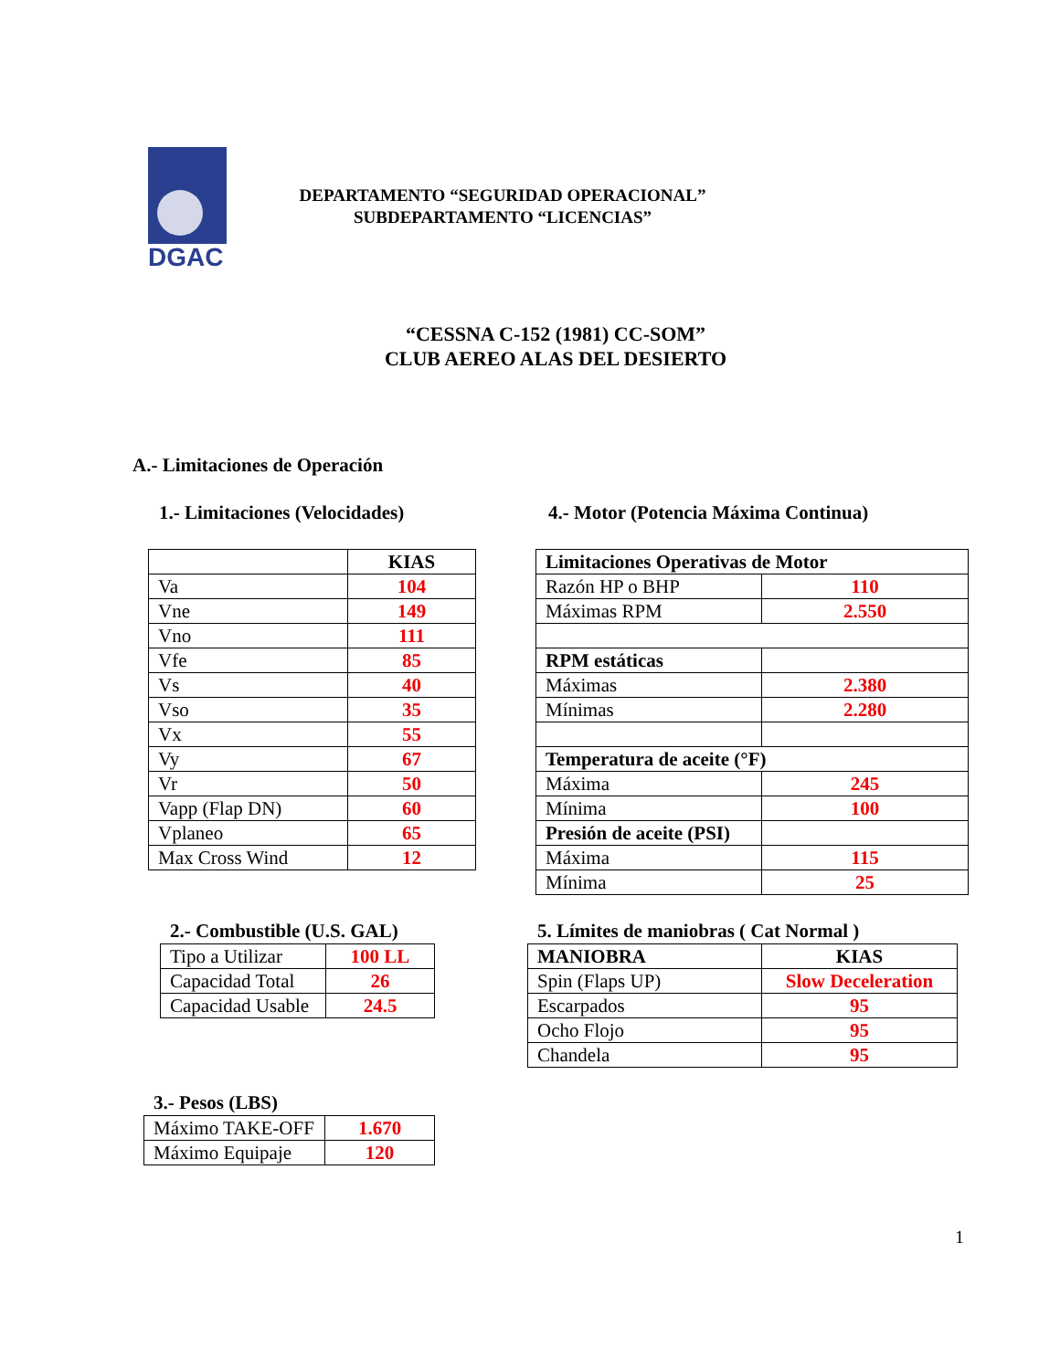DGAC
DEPARTAMENTO “SEGURIDAD OPERACIONAL”
SUBDEPARTAMENTO “LICENCIAS”
“CESSNA C-152 (1981) CC-SOM”
CLUB AEREO ALAS DEL DESIERTO
A.- Limitaciones de Operación
1.- Limitaciones (Velocidades)
4.- Motor (Potencia Máxima Continua)
| | KIAS |
| --- | --- |
| Va | 104 |
| Vne | 149 |
| Vno | 111 |
| Vfe | 85 |
| Vs | 40 |
| Vso | 35 |
| Vx | 55 |
| Vy | 67 |
| Vr | 50 |
| Vapp (Flap DN) | 60 |
| Vplaneo | 65 |
| Max Cross Wind | 12 |
| Limitaciones Operativas de Motor | |
| --- | --- |
| Razón HP o BHP | 110 |
| Máximas RPM | 2.550 |
| RPM estáticas | |
| Máximas | 2.380 |
| Mínimas | 2.280 |
| Temperatura de aceite (°F) | |
| Máxima | 245 |
| Mínima | 100 |
| Presión de aceite (PSI) | |
| Máxima | 115 |
| Mínima | 25 |
2.- Combustible (U.S. GAL)
5. Límites de maniobras ( Cat Normal )
| Tipo a Utilizar | 100 LL |
| Capacidad Total | 26 |
| Capacidad Usable | 24.5 |
| MANIOBRA | KIAS |
| --- | --- |
| Spin (Flaps UP) | Slow Deceleration |
| Escarpados | 95 |
| Ocho Flojo | 95 |
| Chandela | 95 |
3.- Pesos (LBS)
| Máximo TAKE-OFF | 1.670 |
| Máximo Equipaje | 120 |
1